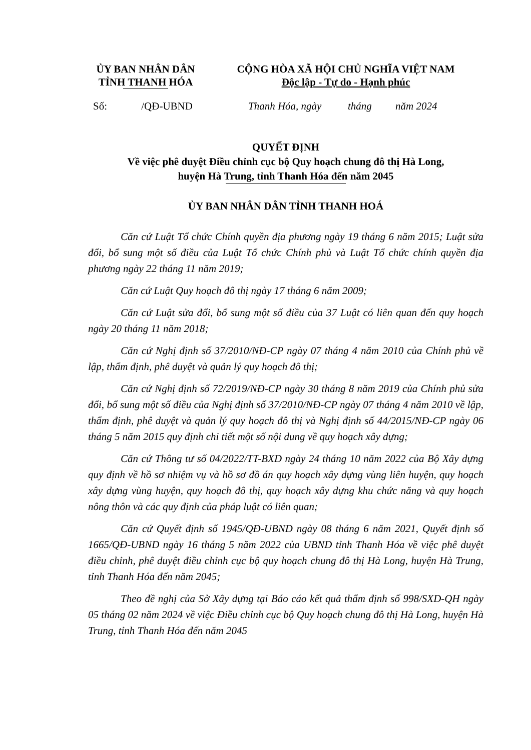ỦY BAN NHÂN DÂN
TỈNH THANH HÓA
CỘNG HÒA XÃ HỘI CHỦ NGHĨA VIỆT NAM
Độc lập - Tự do - Hạnh phúc
Số: /QĐ-UBND Thanh Hóa, ngày tháng năm 2024
QUYẾT ĐỊNH
Về việc phê duyệt Điều chỉnh cục bộ Quy hoạch chung đô thị Hà Long,
huyện Hà Trung, tỉnh Thanh Hóa đến năm 2045
ỦY BAN NHÂN DÂN TỈNH THANH HOÁ
Căn cứ Luật Tổ chức Chính quyền địa phương ngày 19 tháng 6 năm 2015; Luật sửa đổi, bổ sung một số điều của Luật Tổ chức Chính phủ và Luật Tổ chức chính quyền địa phương ngày 22 tháng 11 năm 2019;
Căn cứ Luật Quy hoạch đô thị ngày 17 tháng 6 năm 2009;
Căn cứ Luật sửa đổi, bổ sung một số điều của 37 Luật có liên quan đến quy hoạch ngày 20 tháng 11 năm 2018;
Căn cứ Nghị định số 37/2010/NĐ-CP ngày 07 tháng 4 năm 2010 của Chính phủ về lập, thẩm định, phê duyệt và quản lý quy hoạch đô thị;
Căn cứ Nghị định số 72/2019/NĐ-CP ngày 30 tháng 8 năm 2019 của Chính phủ sửa đổi, bổ sung một số điều của Nghị định số 37/2010/NĐ-CP ngày 07 tháng 4 năm 2010 về lập, thẩm định, phê duyệt và quản lý quy hoạch đô thị và Nghị định số 44/2015/NĐ-CP ngày 06 tháng 5 năm 2015 quy định chi tiết một số nội dung về quy hoạch xây dựng;
Căn cứ Thông tư số 04/2022/TT-BXD ngày 24 tháng 10 năm 2022 của Bộ Xây dựng quy định về hồ sơ nhiệm vụ và hồ sơ đồ án quy hoạch xây dựng vùng liên huyện, quy hoạch xây dựng vùng huyện, quy hoạch đô thị, quy hoạch xây dựng khu chức năng và quy hoạch nông thôn và các quy định của pháp luật có liên quan;
Căn cứ Quyết định số 1945/QĐ-UBND ngày 08 tháng 6 năm 2021, Quyết định số 1665/QĐ-UBND ngày 16 tháng 5 năm 2022 của UBND tỉnh Thanh Hóa về việc phê duyệt điều chỉnh, phê duyệt điều chỉnh cục bộ quy hoạch chung đô thị Hà Long, huyện Hà Trung, tỉnh Thanh Hóa đến năm 2045;
Theo đề nghị của Sở Xây dựng tại Báo cáo kết quả thẩm định số 998/SXD-QH ngày 05 tháng 02 năm 2024 về việc Điều chỉnh cục bộ Quy hoạch chung đô thị Hà Long, huyện Hà Trung, tỉnh Thanh Hóa đến năm 2045